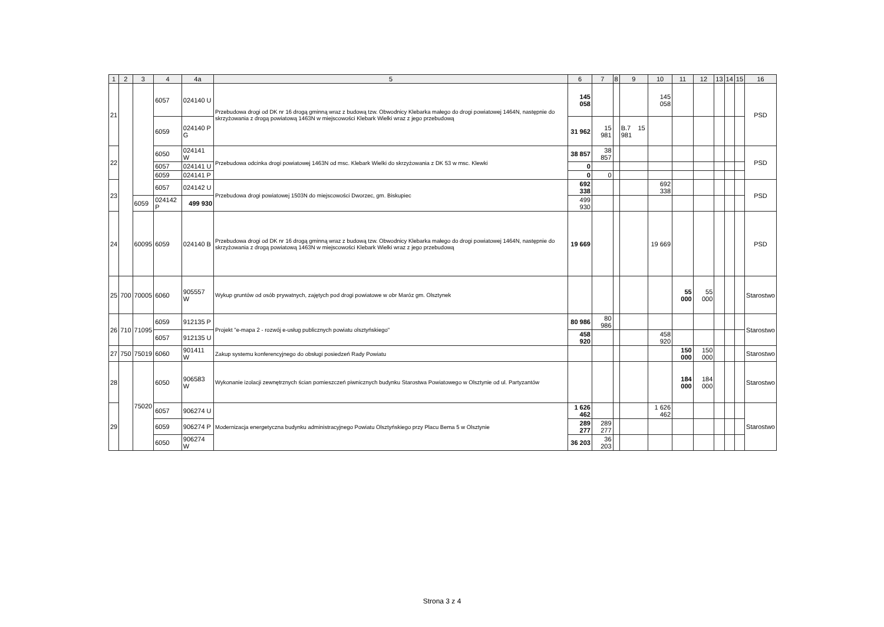| 1 | 2 | 3 | 4 | 4a | 5 | 6 | 7 | 8 | 9 | 10 | 11 | 12 | 13 | 14 | 15 | 16 |
| --- | --- | --- | --- | --- | --- | --- | --- | --- | --- | --- | --- | --- | --- | --- | --- | --- |
| 21 | | | 6057 | 024140 U | Przebudowa drogi od DK nr 16 drogą gminną wraz z budową tzw. Obwodnicy Klebarka małego do drogi powiatowej 1464N, następnie do skrzyżowania z drogą powiatową 1463N w miejscowości Klebark Wielki wraz z jego przebudową | 145 058 | | | | 145 058 | | | | | | PSD |
| | | | 6059 | 024140 P G | | 31 962 | 15 981 | | B.7 15 981 | | | | | | | |
| 22 | | | 6050 | 024141 W | Przebudowa odcinka drogi powiatowej 1463N od msc. Klebark Wielki do skrzyżowania z DK 53 w msc. Klewki | 38 857 | 38 857 | | | | | | | | | PSD |
| | | | 6057 | 024141 U | | 0 | | | | | | | | | | |
| | | | 6059 | 024141 P | | 0 | 0 | | | | | | | | | |
| 23 | | | 6057 | 024142 U | Przebudowa drogi powiatowej 1503N do miejscowości Dworzec, gm. Biskupiec | 692 338 | | | | 692 338 | | | | | | PSD |
| | | 6059 | 024142 P | 499 930 | | 499 930 | | | | | | | | | | |
| 24 | | 60095 | 6059 | 024140 B | Przebudowa drogi od DK nr 16 drogą gminną wraz z budową tzw. Obwodnicy Klebarka małego do drogi powiatowej 1464N, następnie do skrzyżowania z drogą powiatową 1463N w miejscowości Klebark Wielki wraz z jego przebudową | 19 669 | | | | 19 669 | | | | | | PSD |
| 25 | 700 | 70005 | 6060 | 905557 W | Wykup gruntów od osób prywatnych, zajętych pod drogi powiatowe w obr Maróz gm. Olsztynek | | | | | | 55 000 | 55 000 | | | | Starostwo |
| 26 | 710 | 71095 | 6059 | 912135 P | Projekt "e-mapa 2 - rozwój e-usług publicznych powiatu olsztyńskiego" | 80 986 | 80 986 | | | | | | | | | Starostwo |
| | | | 6057 | 912135 U | | 458 920 | | | | 458 920 | | | | | | |
| 27 | 750 | 75019 | 6060 | 901411 W | Zakup systemu konferencyjnego do obsługi posiedzeń Rady Powiatu | | | | | | 150 000 | 150 000 | | | | Starostwo |
| 28 | | 75020 | 6050 | 906583 W | Wykonanie izolacji zewnętrznych ścian pomieszczeń piwnicznych budynku Starostwa Powiatowego w Olsztynie od ul. Partyzantów | | | | | | 184 000 | 184 000 | | | | Starostwo |
| 29 | | | 6057 | 906274 U | Modernizacja energetyczna budynku administracyjnego Powiatu Olsztyńskiego przy Placu Bema 5 w Olsztynie | 1 626 462 | | | | 1 626 462 | | | | | | Starostwo |
| | | | 6059 | 906274 P | | 289 277 | 289 277 | | | | | | | | | |
| | | | 6050 | 906274 W | | 36 203 | 36 203 | | | | | | | | | |
Strona 3 z 4